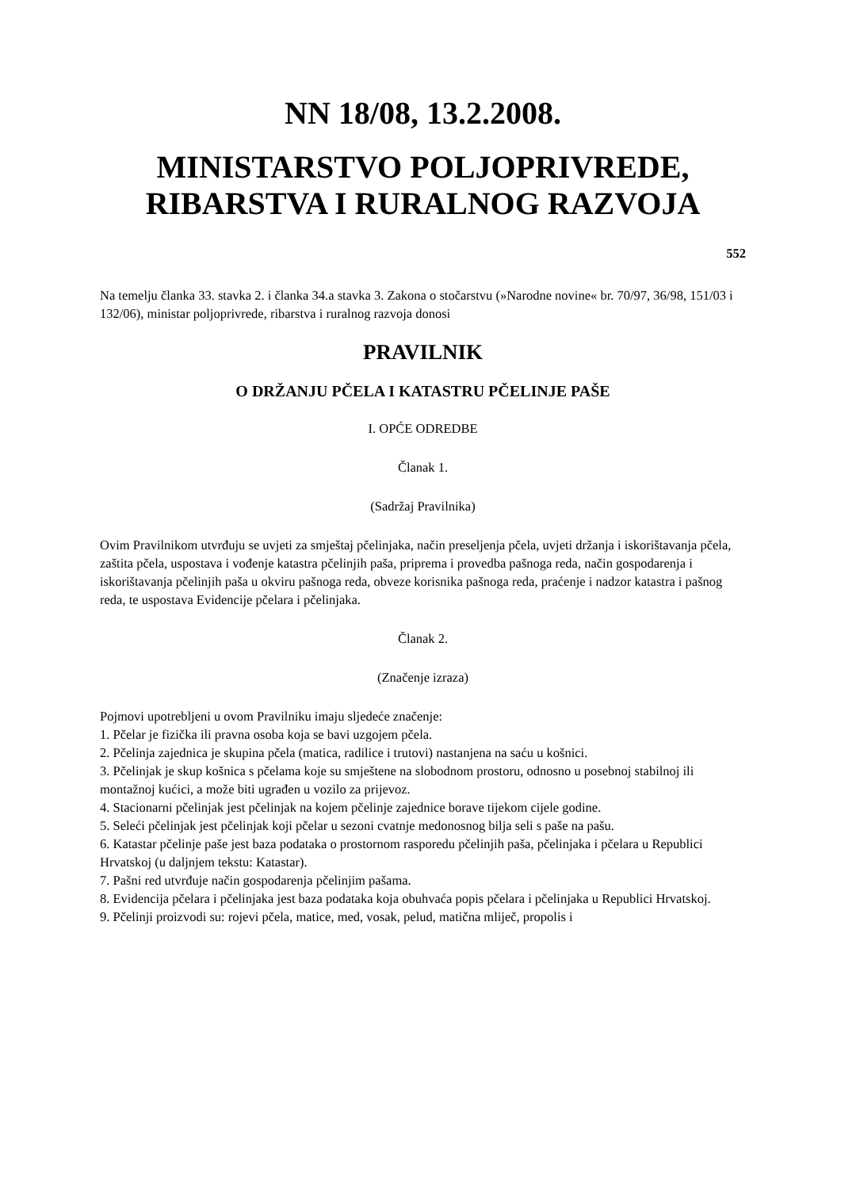NN 18/08, 13.2.2008.
MINISTARSTVO POLJOPRIVREDE, RIBARSTVA I RURALNOG RAZVOJA
552
Na temelju članka 33. stavka 2. i članka 34.a stavka 3. Zakona o stočarstvu (»Narodne novine« br. 70/97, 36/98, 151/03 i 132/06), ministar poljoprivrede, ribarstva i ruralnog razvoja donosi
PRAVILNIK
O DRŽANJU PČELA I KATASTRU PČELINJE PAŠE
I. OPĆE ODREDBE
Članak 1.
(Sadržaj Pravilnika)
Ovim Pravilnikom utvrđuju se uvjeti za smještaj pčelinjaka, način preseljenja pčela, uvjeti držanja i iskorištavanja pčela, zaštita pčela, uspostava i vođenje katastra pčelinjih paša, priprema i provedba pašnoga reda, način gospodarenja i iskorištavanja pčelinjih paša u okviru pašnoga reda, obveze korisnika pašnoga reda, praćenje i nadzor katastra i pašnog reda, te uspostava Evidencije pčelara i pčelinjaka.
Članak 2.
(Značenje izraza)
Pojmovi upotrebljeni u ovom Pravilniku imaju sljedeće značenje:
1. Pčelar je fizička ili pravna osoba koja se bavi uzgojem pčela.
2. Pčelinja zajednica je skupina pčela (matica, radilice i trutovi) nastanjena na saću u košnici.
3. Pčelinjak je skup košnica s pčelama koje su smještene na slobodnom prostoru, odnosno u posebnoj stabilnoj ili montažnoj kućici, a može biti ugrađen u vozilo za prijevoz.
4. Stacionarni pčelinjak jest pčelinjak na kojem pčelinje zajednice borave tijekom cijele godine.
5. Seleći pčelinjak jest pčelinjak koji pčelar u sezoni cvatnje medonosnog bilja seli s paše na pašu.
6. Katastar pčelinje paše jest baza podataka o prostornom rasporedu pčelinjih paša, pčelinjaka i pčelara u Republici Hrvatskoj (u daljnjem tekstu: Katastar).
7. Pašni red utvrđuje način gospodarenja pčelinjim pašama.
8. Evidencija pčelara i pčelinjaka jest baza podataka koja obuhvaća popis pčelara i pčelinjaka u Republici Hrvatskoj.
9. Pčelinji proizvodi su: rojevi pčela, matice, med, vosak, pelud, matična mliječ, propolis i